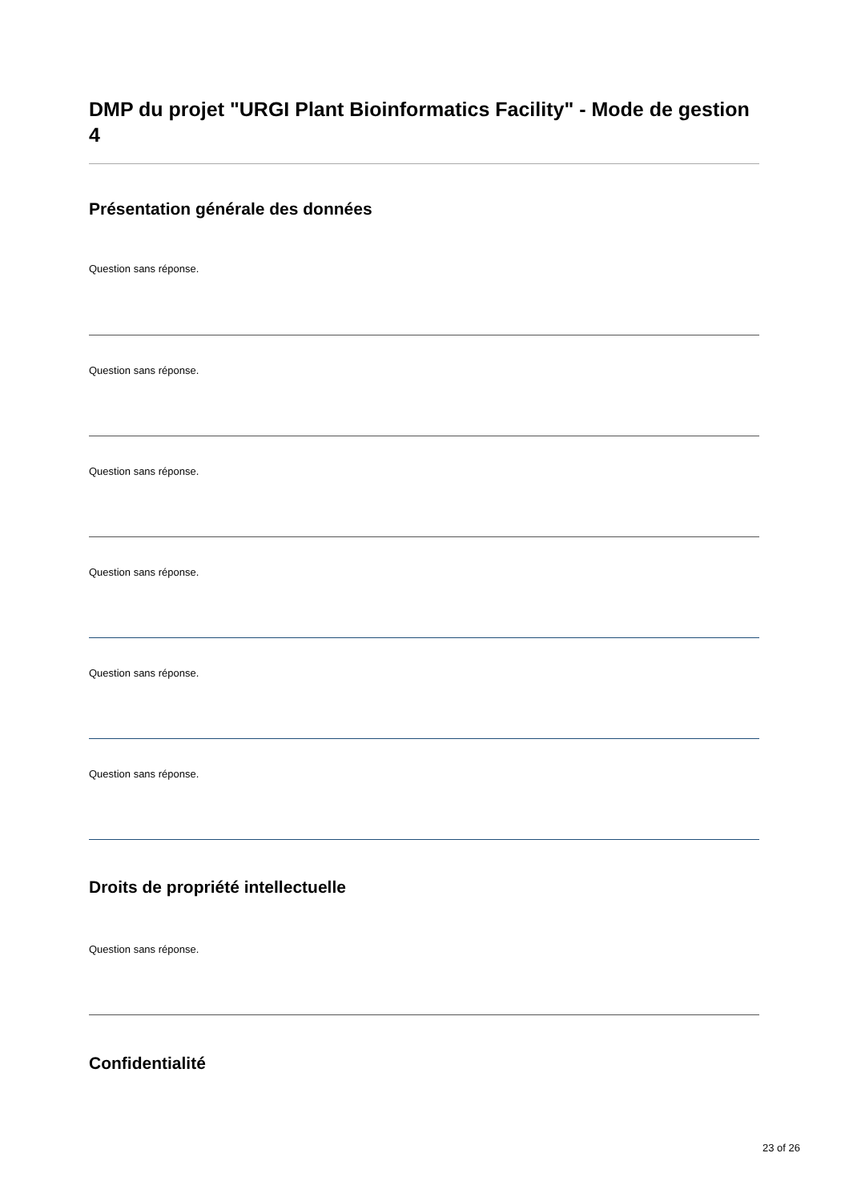DMP du projet "URGI Plant Bioinformatics Facility" - Mode de gestion 4
Présentation générale des données
Question sans réponse.
Question sans réponse.
Question sans réponse.
Question sans réponse.
Question sans réponse.
Question sans réponse.
Droits de propriété intellectuelle
Question sans réponse.
Confidentialité
23 of 26